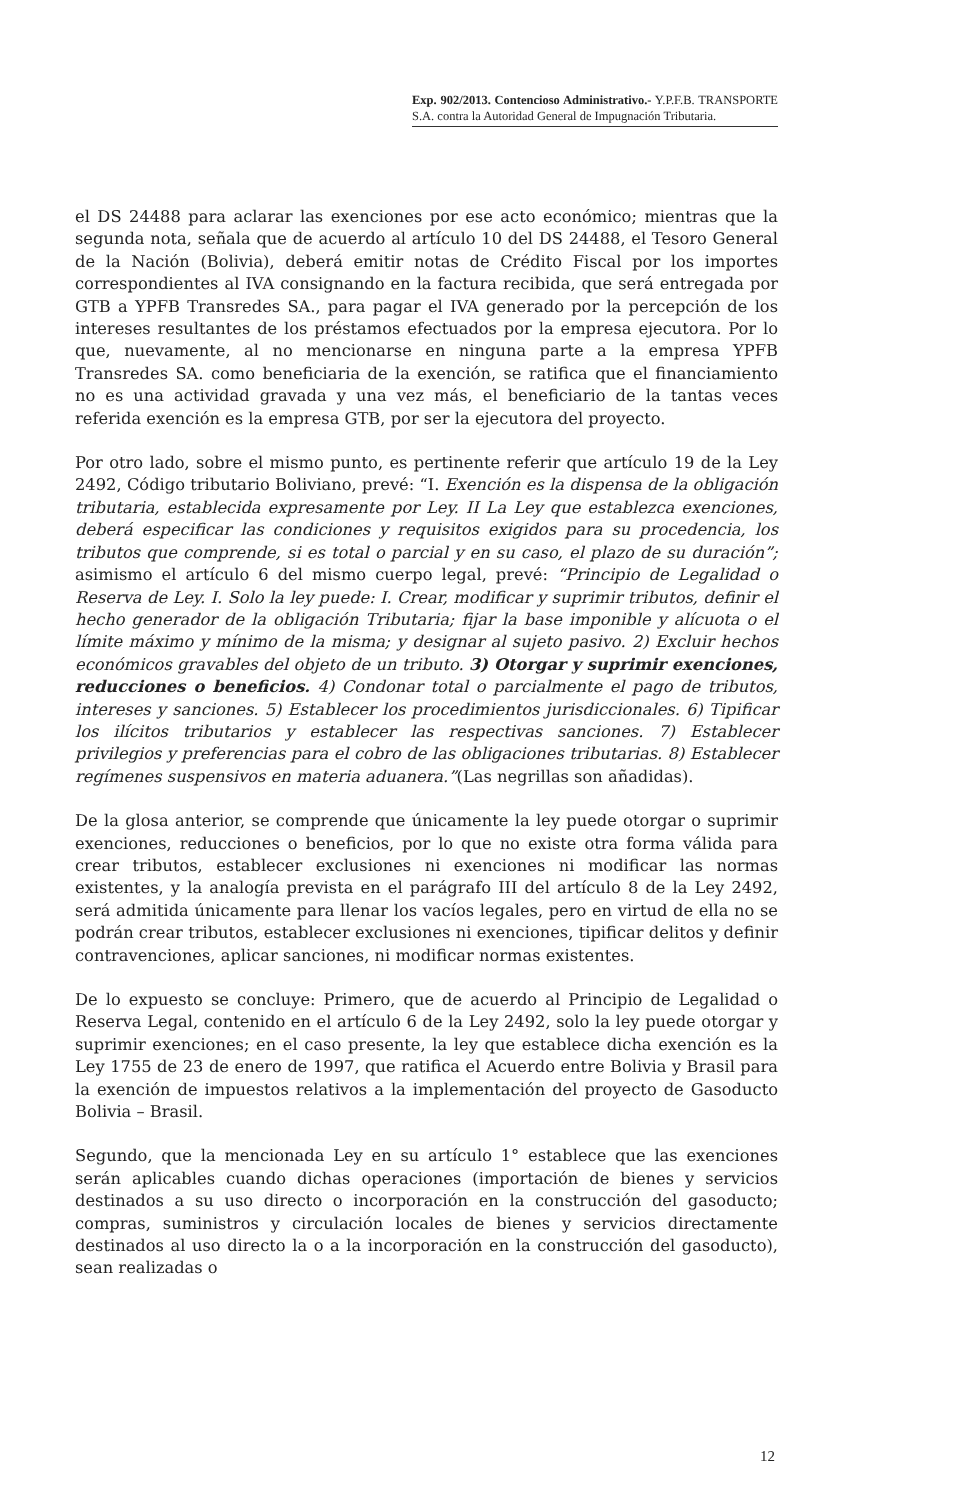Exp. 902/2013. Contencioso Administrativo.- Y.P.F.B. TRANSPORTE S.A. contra la Autoridad General de Impugnación Tributaria.
el DS 24488 para aclarar las exenciones por ese acto económico; mientras que la segunda nota, señala que de acuerdo al artículo 10 del DS 24488, el Tesoro General de la Nación (Bolivia), deberá emitir notas de Crédito Fiscal por los importes correspondientes al IVA consignando en la factura recibida, que será entregada por GTB a YPFB Transredes SA., para pagar el IVA generado por la percepción de los intereses resultantes de los préstamos efectuados por la empresa ejecutora. Por lo que, nuevamente, al no mencionarse en ninguna parte a la empresa YPFB Transredes SA. como beneficiaria de la exención, se ratifica que el financiamiento no es una actividad gravada y una vez más, el beneficiario de la tantas veces referida exención es la empresa GTB, por ser la ejecutora del proyecto.
Por otro lado, sobre el mismo punto, es pertinente referir que artículo 19 de la Ley 2492, Código tributario Boliviano, prevé: “I. Exención es la dispensa de la obligación tributaria, establecida expresamente por Ley. II La Ley que establezca exenciones, deberá especificar las condiciones y requisitos exigidos para su procedencia, los tributos que comprende, si es total o parcial y en su caso, el plazo de su duración”; asimismo el artículo 6 del mismo cuerpo legal, prevé: “Principio de Legalidad o Reserva de Ley. I. Solo la ley puede: I. Crear, modificar y suprimir tributos, definir el hecho generador de la obligación Tributaria; fijar la base imponible y alícuota o el límite máximo y mínimo de la misma; y designar al sujeto pasivo. 2) Excluir hechos económicos gravables del objeto de un tributo. 3) Otorgar y suprimir exenciones, reducciones o beneficios. 4) Condonar total o parcialmente el pago de tributos, intereses y sanciones. 5) Establecer los procedimientos jurisdiccionales. 6) Tipificar los ilícitos tributarios y establecer las respectivas sanciones. 7) Establecer privilegios y preferencias para el cobro de las obligaciones tributarias. 8) Establecer regímenes suspensivos en materia aduanera.”(Las negrillas son añadidas).
De la glosa anterior, se comprende que únicamente la ley puede otorgar o suprimir exenciones, reducciones o beneficios, por lo que no existe otra forma válida para crear tributos, establecer exclusiones ni exenciones ni modificar las normas existentes, y la analogía prevista en el parágrafo III del artículo 8 de la Ley 2492, será admitida únicamente para llenar los vacíos legales, pero en virtud de ella no se podrán crear tributos, establecer exclusiones ni exenciones, tipificar delitos y definir contravenciones, aplicar sanciones, ni modificar normas existentes.
De lo expuesto se concluye: Primero, que de acuerdo al Principio de Legalidad o Reserva Legal, contenido en el artículo 6 de la Ley 2492, solo la ley puede otorgar y suprimir exenciones; en el caso presente, la ley que establece dicha exención es la Ley 1755 de 23 de enero de 1997, que ratifica el Acuerdo entre Bolivia y Brasil para la exención de impuestos relativos a la implementación del proyecto de Gasoducto Bolivia – Brasil.
Segundo, que la mencionada Ley en su artículo 1° establece que las exenciones serán aplicables cuando dichas operaciones (importación de bienes y servicios destinados a su uso directo o incorporación en la construcción del gasoducto; compras, suministros y circulación locales de bienes y servicios directamente destinados al uso directo la o a la incorporación en la construcción del gasoducto), sean realizadas o
12